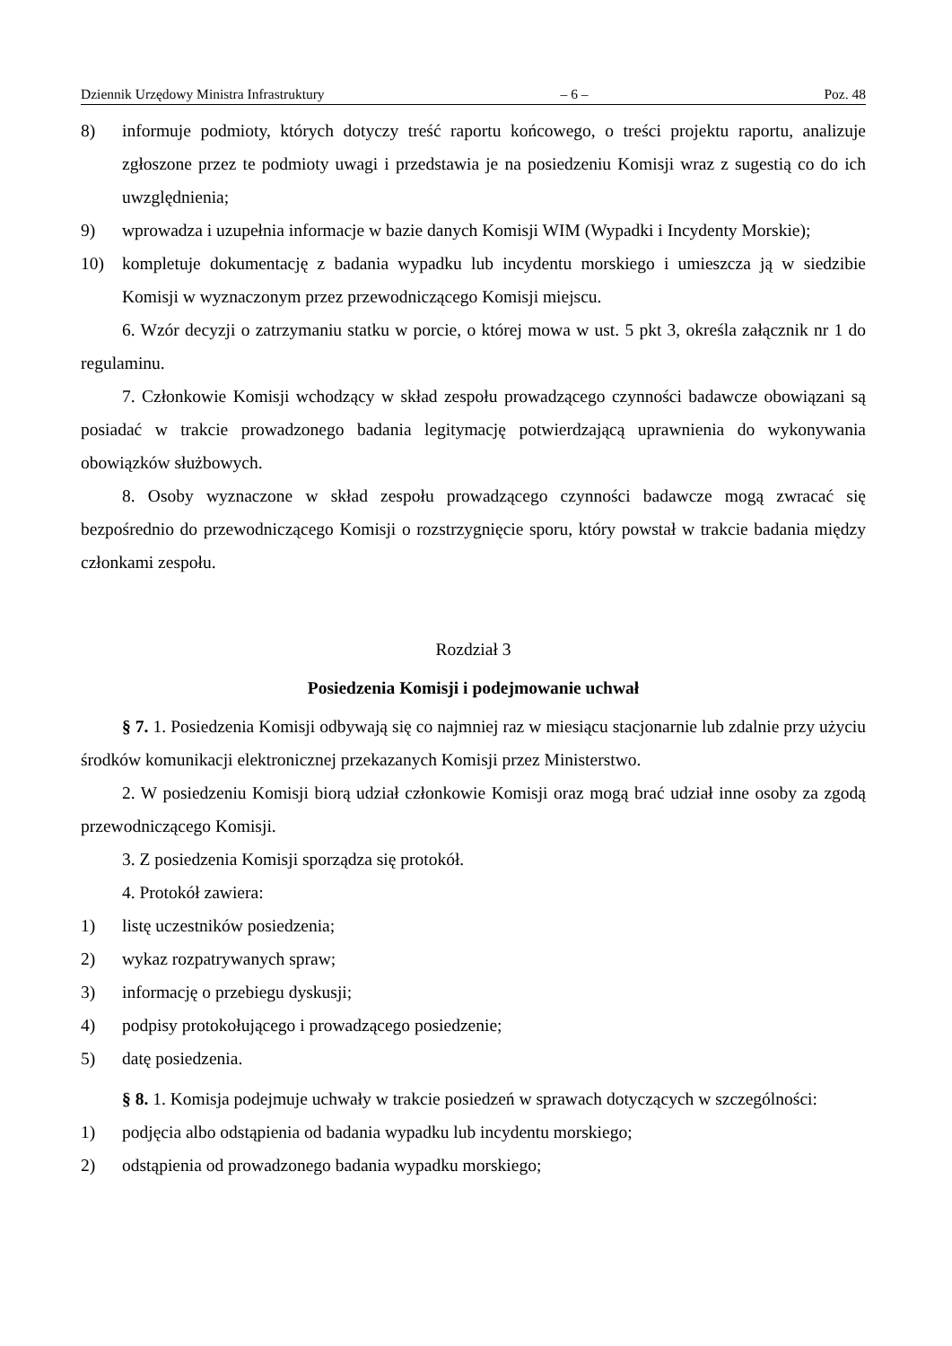Dziennik Urzędowy Ministra Infrastruktury – 6 – Poz. 48
8) informuje podmioty, których dotyczy treść raportu końcowego, o treści projektu raportu, analizuje zgłoszone przez te podmioty uwagi i przedstawia je na posiedzeniu Komisji wraz z sugestią co do ich uwzględnienia;
9) wprowadza i uzupełnia informacje w bazie danych Komisji WIM (Wypadki i Incydenty Morskie);
10) kompletuje dokumentację z badania wypadku lub incydentu morskiego i umieszcza ją w siedzibie Komisji w wyznaczonym przez przewodniczącego Komisji miejscu.
6. Wzór decyzji o zatrzymaniu statku w porcie, o której mowa w ust. 5 pkt 3, określa załącznik nr 1 do regulaminu.
7. Członkowie Komisji wchodzący w skład zespołu prowadzącego czynności badawcze obowiązani są posiadać w trakcie prowadzonego badania legitymację potwierdzającą uprawnienia do wykonywania obowiązków służbowych.
8. Osoby wyznaczone w skład zespołu prowadzącego czynności badawcze mogą zwracać się bezpośrednio do przewodniczącego Komisji o rozstrzygnięcie sporu, który powstał w trakcie badania między członkami zespołu.
Rozdział 3
Posiedzenia Komisji i podejmowanie uchwał
§ 7. 1. Posiedzenia Komisji odbywają się co najmniej raz w miesiącu stacjonarnie lub zdalnie przy użyciu środków komunikacji elektronicznej przekazanych Komisji przez Ministerstwo.
2. W posiedzeniu Komisji biorą udział członkowie Komisji oraz mogą brać udział inne osoby za zgodą przewodniczącego Komisji.
3. Z posiedzenia Komisji sporządza się protokół.
4. Protokół zawiera:
1) listę uczestników posiedzenia;
2) wykaz rozpatrywanych spraw;
3) informację o przebiegu dyskusji;
4) podpisy protokołującego i prowadzącego posiedzenie;
5) datę posiedzenia.
§ 8. 1. Komisja podejmuje uchwały w trakcie posiedzeń w sprawach dotyczących w szczególności:
1) podjęcia albo odstąpienia od badania wypadku lub incydentu morskiego;
2) odstąpienia od prowadzonego badania wypadku morskiego;